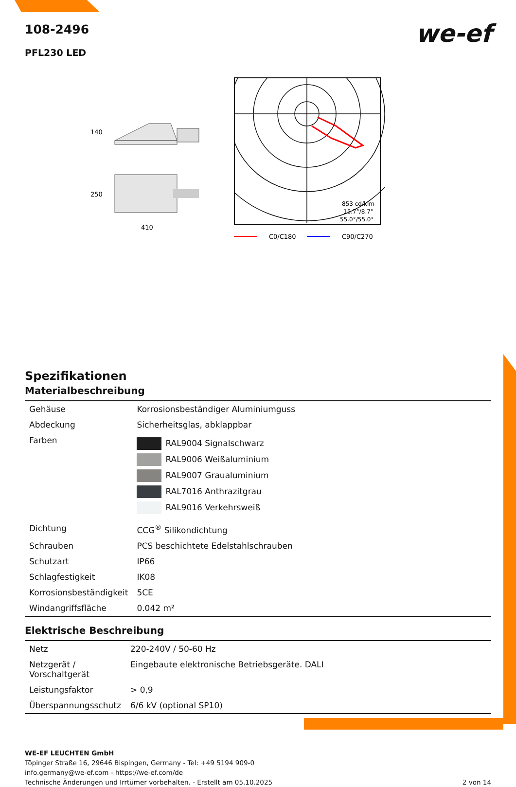we-ef
108-2496
PFL230 LED
140
250
410
853 cd/klm
15.7°/8.7°
55.0°/55.0°
C0/C180
C90/C270
Spezifikationen
Materialbeschreibung
| Gehäuse | Korrosionsbeständiger Aluminiumguss |
| Abdeckung | Sicherheitsglas, abklappbar |
| Farben | RAL9004 Signalschwarz RAL9006 Weißaluminium RAL9007 Graualuminium RAL7016 Anthrazitgrau RAL9016 Verkehrsweiß |
| Dichtung | CCG<sup>®</sup> Silikondichtung |
| Schrauben | PCS beschichtete Edelstahlschrauben |
| Schutzart | IP66 |
| Schlagfestigkeit | IK08 |
| Korrosionsbeständigkeit | 5CE |
| Windangriffsfläche | 0.042 m² |
Elektrische Beschreibung
| Netz | 220-240V / 50-60 Hz |
| Netzgerät / Vorschaltgerät | Eingebaute elektronische Betriebsgeräte. DALI |
| Leistungsfaktor | > 0,9 |
| Überspannungsschutz | 6/6 kV (optional SP10) |
WE-EF LEUCHTEN GmbH
Töpinger Straße 16, 29646 Bispingen, Germany - Tel: +49 5194 909-0
info.germany@we-ef.com - https://we-ef.com/de
Technische Änderungen und Irrtümer vorbehalten. - Erstellt am 05.10.2025 2 von 14